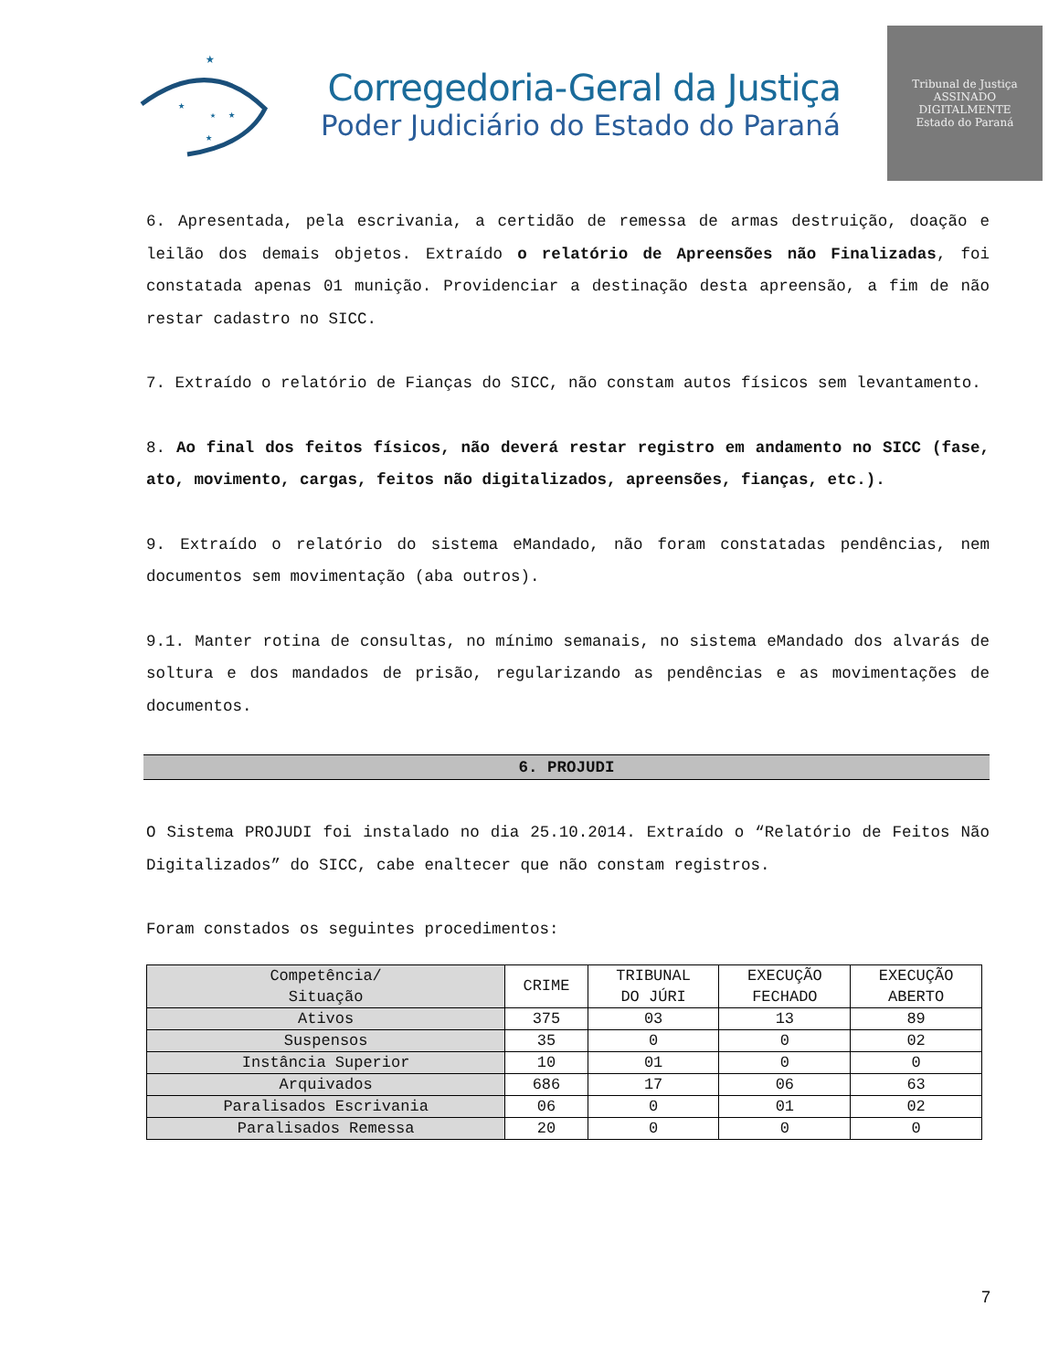★
★
★
★
★
Corregedoria-Geral da Justiça
Poder Judiciário do Estado do Paraná
Tribunal de Justiça
ASSINADO DIGITALMENTE
Estado do Paraná
6. Apresentada, pela escrivania, a certidão de remessa de armas destruição, doação e leilão dos demais objetos. Extraído o relatório de Apreensões não Finalizadas, foi constatada apenas 01 munição. Providenciar a destinação desta apreensão, a fim de não restar cadastro no SICC.
7. Extraído o relatório de Fianças do SICC, não constam autos físicos sem levantamento.
8. Ao final dos feitos físicos, não deverá restar registro em andamento no SICC (fase, ato, movimento, cargas, feitos não digitalizados, apreensões, fianças, etc.).
9. Extraído o relatório do sistema eMandado, não foram constatadas pendências, nem documentos sem movimentação (aba outros).
9.1. Manter rotina de consultas, no mínimo semanais, no sistema eMandado dos alvarás de soltura e dos mandados de prisão, regularizando as pendências e as movimentações de documentos.
6. PROJUDI
O Sistema PROJUDI foi instalado no dia 25.10.2014. Extraído o “Relatório de Feitos Não Digitalizados” do SICC, cabe enaltecer que não constam registros.
Foram constados os seguintes procedimentos:
| Competência/ Situação | CRIME | TRIBUNAL DO JÚRI | EXECUÇÃO FECHADO | EXECUÇÃO ABERTO |
| --- | --- | --- | --- | --- |
| Ativos | 375 | 03 | 13 | 89 |
| Suspensos | 35 | 0 | 0 | 02 |
| Instância Superior | 10 | 01 | 0 | 0 |
| Arquivados | 686 | 17 | 06 | 63 |
| Paralisados Escrivania | 06 | 0 | 01 | 02 |
| Paralisados Remessa | 20 | 0 | 0 | 0 |
7